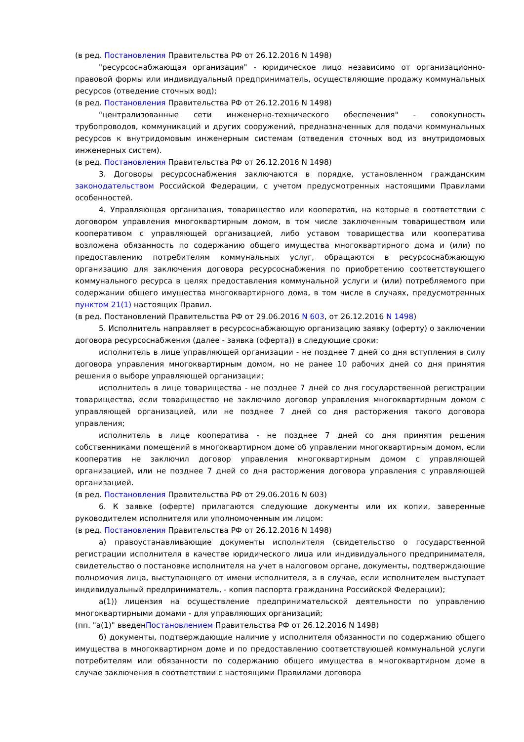(в ред. Постановления Правительства РФ от 26.12.2016 N 1498)
"ресурсоснабжающая организация" - юридическое лицо независимо от организационно-правовой формы или индивидуальный предприниматель, осуществляющие продажу коммунальных ресурсов (отведение сточных вод);
(в ред. Постановления Правительства РФ от 26.12.2016 N 1498)
"централизованные сети инженерно-технического обеспечения" - совокупность трубопроводов, коммуникаций и других сооружений, предназначенных для подачи коммунальных ресурсов к внутридомовым инженерным системам (отведения сточных вод из внутридомовых инженерных систем).
(в ред. Постановления Правительства РФ от 26.12.2016 N 1498)
3. Договоры ресурсоснабжения заключаются в порядке, установленном гражданским законодательством Российской Федерации, с учетом предусмотренных настоящими Правилами особенностей.
4. Управляющая организация, товарищество или кооператив, на которые в соответствии с договором управления многоквартирным домом, в том числе заключенным товариществом или кооперативом с управляющей организацией, либо уставом товарищества или кооператива возложена обязанность по содержанию общего имущества многоквартирного дома и (или) по предоставлению потребителям коммунальных услуг, обращаются в ресурсоснабжающую организацию для заключения договора ресурсоснабжения по приобретению соответствующего коммунального ресурса в целях предоставления коммунальной услуги и (или) потребляемого при содержании общего имущества многоквартирного дома, в том числе в случаях, предусмотренных пунктом 21(1) настоящих Правил.
(в ред. Постановлений Правительства РФ от 29.06.2016 N 603, от 26.12.2016 N 1498)
5. Исполнитель направляет в ресурсоснабжающую организацию заявку (оферту) о заключении договора ресурсоснабжения (далее - заявка (оферта)) в следующие сроки:
исполнитель в лице управляющей организации - не позднее 7 дней со дня вступления в силу договора управления многоквартирным домом, но не ранее 10 рабочих дней со дня принятия решения о выборе управляющей организации;
исполнитель в лице товарищества - не позднее 7 дней со дня государственной регистрации товарищества, если товарищество не заключило договор управления многоквартирным домом с управляющей организацией, или не позднее 7 дней со дня расторжения такого договора управления;
исполнитель в лице кооператива - не позднее 7 дней со дня принятия решения собственниками помещений в многоквартирном доме об управлении многоквартирным домом, если кооператив не заключил договор управления многоквартирным домом с управляющей организацией, или не позднее 7 дней со дня расторжения договора управления с управляющей организацией.
(в ред. Постановления Правительства РФ от 29.06.2016 N 603)
6. К заявке (оферте) прилагаются следующие документы или их копии, заверенные руководителем исполнителя или уполномоченным им лицом:
(в ред. Постановления Правительства РФ от 26.12.2016 N 1498)
а) правоустанавливающие документы исполнителя (свидетельство о государственной регистрации исполнителя в качестве юридического лица или индивидуального предпринимателя, свидетельство о постановке исполнителя на учет в налоговом органе, документы, подтверждающие полномочия лица, выступающего от имени исполнителя, а в случае, если исполнителем выступает индивидуальный предприниматель, - копия паспорта гражданина Российской Федерации);
а(1)) лицензия на осуществление предпринимательской деятельности по управлению многоквартирными домами - для управляющих организаций;
(пп. "а(1)" введенПостановлением Правительства РФ от 26.12.2016 N 1498)
б) документы, подтверждающие наличие у исполнителя обязанности по содержанию общего имущества в многоквартирном доме и по предоставлению соответствующей коммунальной услуги потребителям или обязанности по содержанию общего имущества в многоквартирном доме в случае заключения в соответствии с настоящими Правилами договора